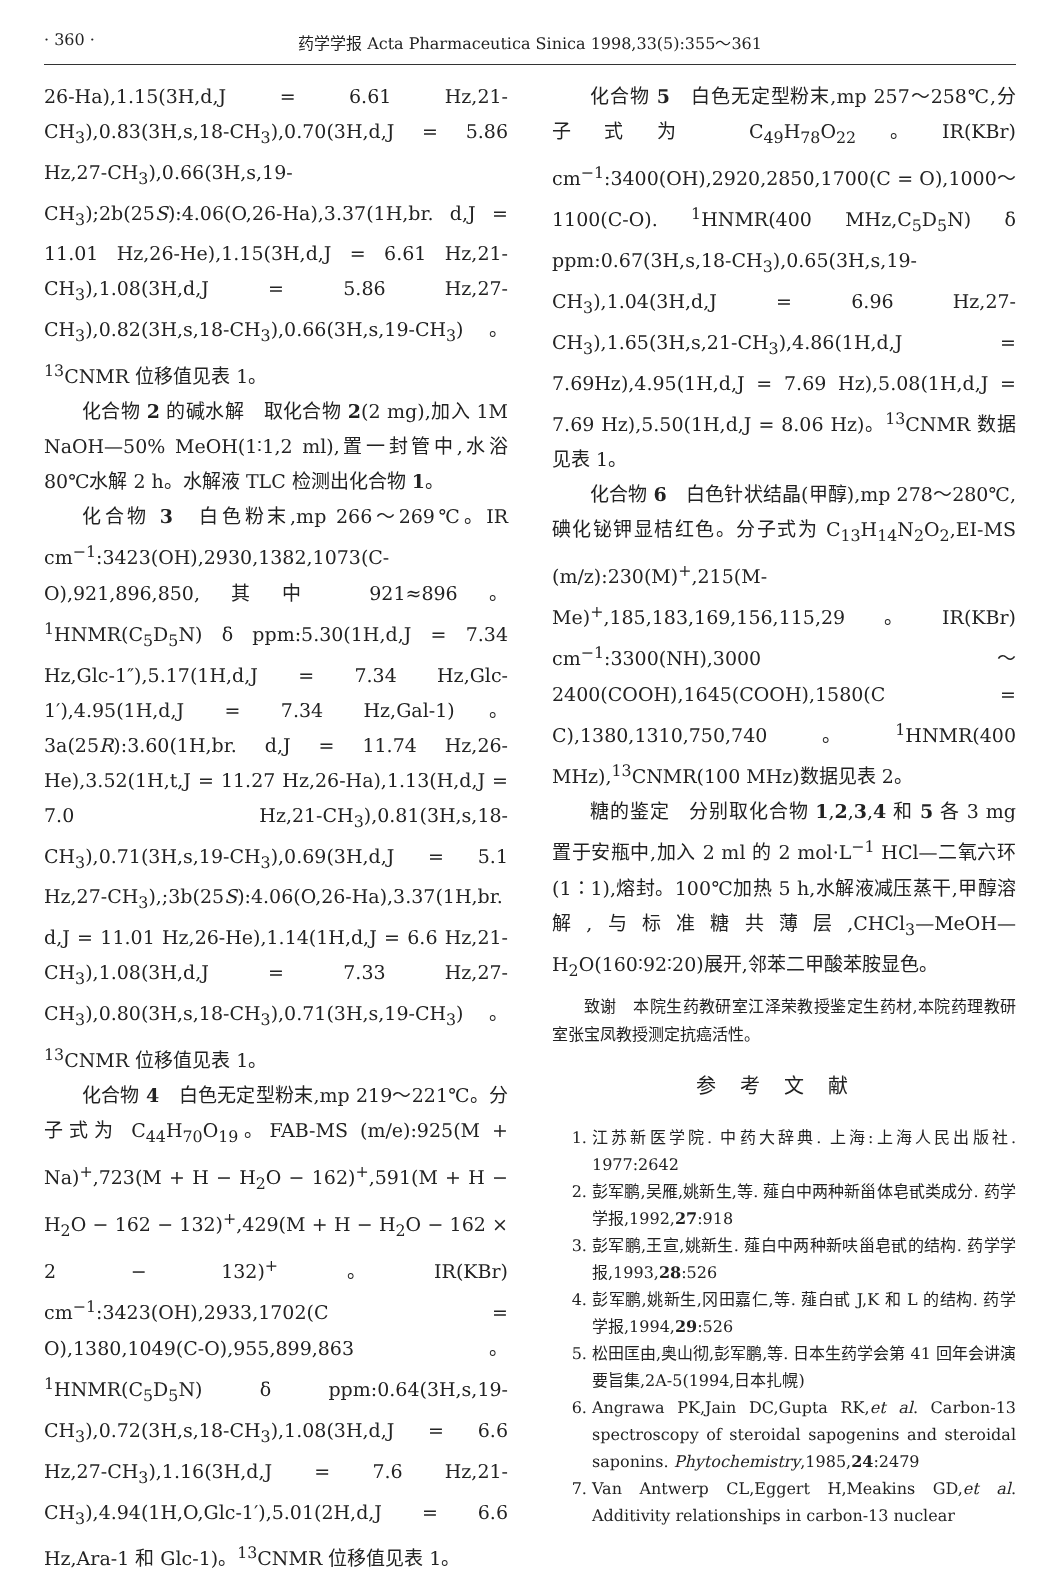· 360 · 药学学报 Acta Pharmaceutica Sinica 1998,33(5):355～361
26-Ha),1.15(3H,d,J = 6.61 Hz,21-CH<sub>3</sub>),0.83(3H,s,18-CH<sub>3</sub>),0.70(3H,d,J = 5.86 Hz,27-CH<sub>3</sub>),0.66(3H,s,19-CH<sub>3</sub>);2b(25S):4.06(O,26-Ha),3.37(1H,br. d,J = 11.01 Hz,26-He),1.15(3H,d,J = 6.61 Hz,21-CH<sub>3</sub>),1.08(3H,d,J = 5.86 Hz,27-CH<sub>3</sub>),0.82(3H,s,18-CH<sub>3</sub>),0.66(3H,s,19-CH<sub>3</sub>)。<sup>13</sup>CNMR 位移值见表 1。
化合物 2 的碱水解　取化合物 2(2 mg),加入 1M NaOH—50% MeOH(1∶1,2 ml),置一封管中,水浴 80℃水解 2 h。水解液 TLC 检测出化合物 1。
化合物 3　白色粉末,mp 266～269℃。IR cm<sup>−1</sup>:3423(OH),2930,1382,1073(C-O),921,896,850,其中 921≈896。<sup>1</sup>HNMR(C<sub>5</sub>D<sub>5</sub>N) δ ppm:5.30(1H,d,J = 7.34 Hz,Glc-1″),5.17(1H,d,J = 7.34 Hz,Glc-1′),4.95(1H,d,J = 7.34 Hz,Gal-1)。3a(25R):3.60(1H,br. d,J = 11.74 Hz,26-He),3.52(1H,t,J = 11.27 Hz,26-Ha),1.13(H,d,J = 7.0 Hz,21-CH<sub>3</sub>),0.81(3H,s,18-CH<sub>3</sub>),0.71(3H,s,19-CH<sub>3</sub>),0.69(3H,d,J = 5.1 Hz,27-CH<sub>3</sub>),;3b(25S):4.06(O,26-Ha),3.37(1H,br. d,J = 11.01 Hz,26-He),1.14(1H,d,J = 6.6 Hz,21-CH<sub>3</sub>),1.08(3H,d,J = 7.33 Hz,27-CH<sub>3</sub>),0.80(3H,s,18-CH<sub>3</sub>),0.71(3H,s,19-CH<sub>3</sub>)。<sup>13</sup>CNMR 位移值见表 1。
化合物 4　白色无定型粉末,mp 219～221℃。分子式为 C<sub>44</sub>H<sub>70</sub>O<sub>19</sub>。FAB-MS (m/e):925(M + Na)<sup>+</sup>,723(M + H − H<sub>2</sub>O − 162)<sup>+</sup>,591(M + H − H<sub>2</sub>O − 162 − 132)<sup>+</sup>,429(M + H − H<sub>2</sub>O − 162 × 2 − 132)<sup>+</sup>。IR(KBr) cm<sup>−1</sup>:3423(OH),2933,1702(C = O),1380,1049(C-O),955,899,863。<sup>1</sup>HNMR(C<sub>5</sub>D<sub>5</sub>N) δ ppm:0.64(3H,s,19-CH<sub>3</sub>),0.72(3H,s,18-CH<sub>3</sub>),1.08(3H,d,J = 6.6 Hz,27-CH<sub>3</sub>),1.16(3H,d,J = 7.6 Hz,21-CH<sub>3</sub>),4.94(1H,O,Glc-1′),5.01(2H,d,J = 6.6 Hz,Ara-1 和 Glc-1)。<sup>13</sup>CNMR 位移值见表 1。
化合物 5　白色无定型粉末,mp 257～258℃,分子式为 C<sub>49</sub>H<sub>78</sub>O<sub>22</sub>。IR(KBr) cm<sup>−1</sup>:3400(OH),2920,2850,1700(C = O),1000～1100(C-O). <sup>1</sup>HNMR(400 MHz,C<sub>5</sub>D<sub>5</sub>N) δ ppm:0.67(3H,s,18-CH<sub>3</sub>),0.65(3H,s,19-CH<sub>3</sub>),1.04(3H,d,J = 6.96 Hz,27-CH<sub>3</sub>),1.65(3H,s,21-CH<sub>3</sub>),4.86(1H,d,J = 7.69Hz),4.95(1H,d,J = 7.69 Hz),5.08(1H,d,J = 7.69 Hz),5.50(1H,d,J = 8.06 Hz)。<sup>13</sup>CNMR 数据见表 1。
化合物 6　白色针状结晶(甲醇),mp 278～280℃,碘化铋钾显桔红色。分子式为 C<sub>13</sub>H<sub>14</sub>N<sub>2</sub>O<sub>2</sub>,EI-MS (m/z):230(M)<sup>+</sup>,215(M-Me)<sup>+</sup>,185,183,169,156,115,29。IR(KBr) cm<sup>−1</sup>:3300(NH),3000～2400(COOH),1645(COOH),1580(C = C),1380,1310,750,740。<sup>1</sup>HNMR(400 MHz),<sup>13</sup>CNMR(100 MHz)数据见表 2。
糖的鉴定　分别取化合物 1,2,3,4 和 5 各 3 mg 置于安瓶中,加入 2 ml 的 2 mol·L<sup>−1</sup> HCl—二氧六环(1∶1),熔封。100℃加热 5 h,水解液减压蒸干,甲醇溶解,与标准糖共薄层,CHCl<sub>3</sub>—MeOH—H<sub>2</sub>O(160∶92∶20)展开,邻苯二甲酸苯胺显色。
致谢　本院生药教研室江泽荣教授鉴定生药材,本院药理教研室张宝凤教授测定抗癌活性。
参考文献
1. 江苏新医学院. 中药大辞典. 上海:上海人民出版社. 1977:2642
2. 彭军鹏,吴雁,姚新生,等. 薤白中两种新甾体皂甙类成分. 药学学报,1992,27:918
3. 彭军鹏,王宣,姚新生. 薤白中两种新呋甾皂甙的结构. 药学学报,1993,28:526
4. 彭军鹏,姚新生,冈田嘉仁,等. 薤白甙 J,K 和 L 的结构. 药学学报,1994,29:526
5. 松田匡由,奥山彻,彭军鹏,等. 日本生药学会第 41 回年会讲演要旨集,2A-5(1994,日本扎幌)
6. Angrawa PK,Jain DC,Gupta RK,et al. Carbon-13 spectroscopy of steroidal sapogenins and steroidal saponins. Phytochemistry,1985,24:2479
7. Van Antwerp CL,Eggert H,Meakins GD,et al. Additivity relationships in carbon-13 nuclear